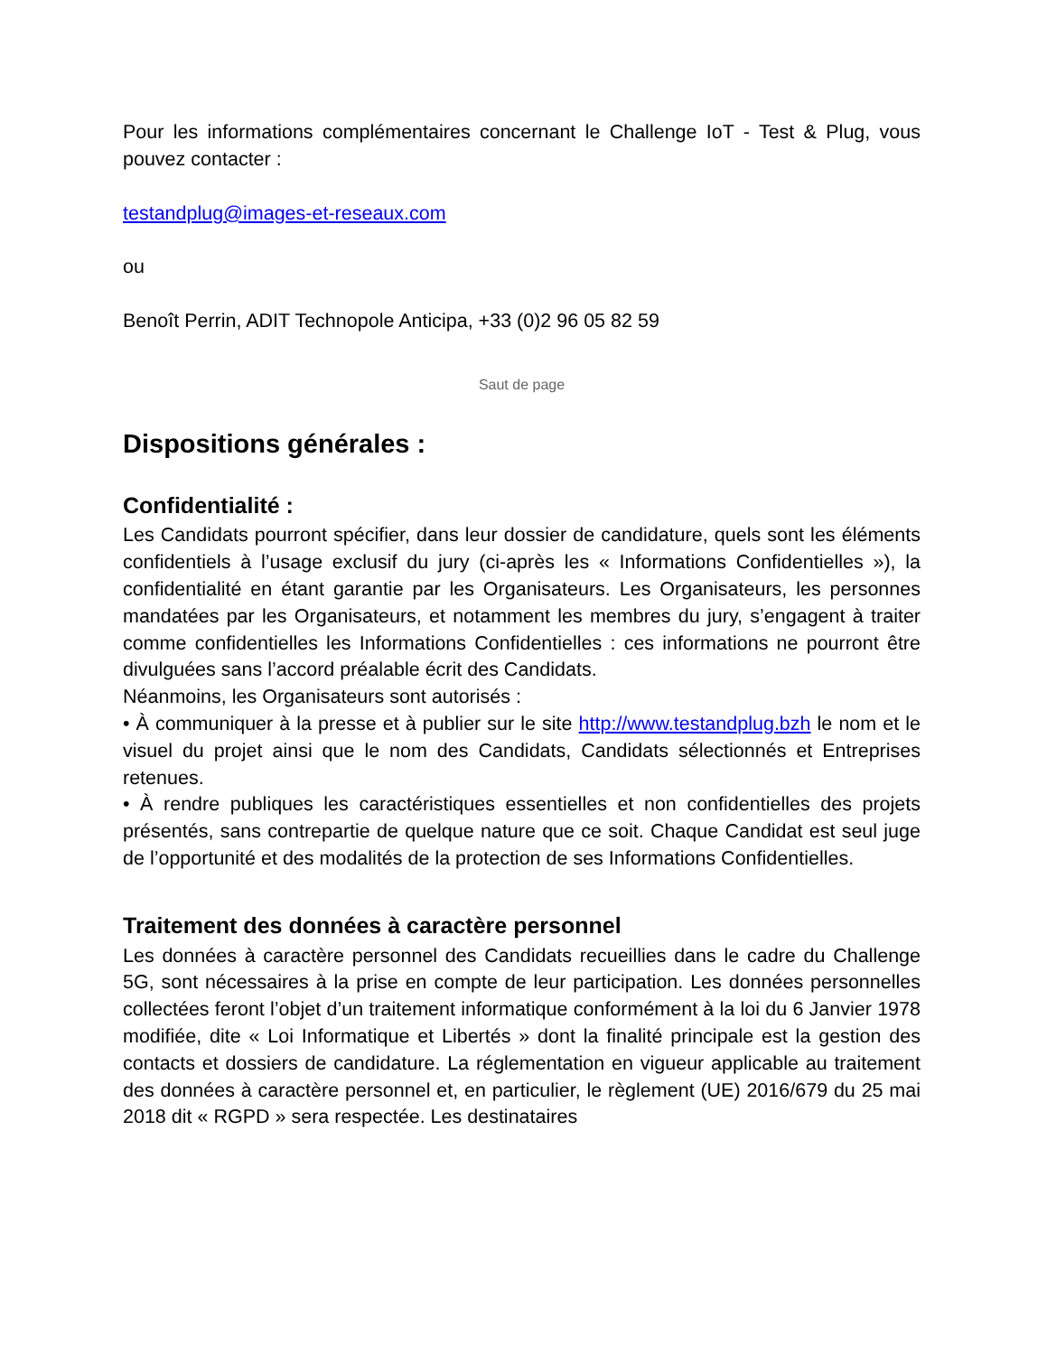Pour les informations complémentaires concernant le Challenge IoT - Test & Plug, vous pouvez contacter :
testandplug@images-et-reseaux.com
ou
Benoît Perrin, ADIT Technopole Anticipa, +33 (0)2 96 05 82 59
Saut de page
Dispositions générales :
Confidentialité :
Les Candidats pourront spécifier, dans leur dossier de candidature, quels sont les éléments confidentiels à l’usage exclusif du jury (ci-après les « Informations Confidentielles »), la confidentialité en étant garantie par les Organisateurs. Les Organisateurs, les personnes mandatées par les Organisateurs, et notamment les membres du jury, s’engagent à traiter comme confidentielles les Informations Confidentielles : ces informations ne pourront être divulguées sans l’accord préalable écrit des Candidats.
Néanmoins, les Organisateurs sont autorisés :
• À communiquer à la presse et à publier sur le site http://www.testandplug.bzh le nom et le visuel du projet ainsi que le nom des Candidats, Candidats sélectionnés et Entreprises retenues.
• À rendre publiques les caractéristiques essentielles et non confidentielles des projets présentés, sans contrepartie de quelque nature que ce soit. Chaque Candidat est seul juge de l’opportunité et des modalités de la protection de ses Informations Confidentielles.
Traitement des données à caractère personnel
Les données à caractère personnel des Candidats recueillies dans le cadre du Challenge 5G, sont nécessaires à la prise en compte de leur participation. Les données personnelles collectées feront l’objet d’un traitement informatique conformément à la loi du 6 Janvier 1978 modifiée, dite « Loi Informatique et Libertés » dont la finalité principale est la gestion des contacts et dossiers de candidature. La réglementation en vigueur applicable au traitement des données à caractère personnel et, en particulier, le règlement (UE) 2016/679 du 25 mai 2018 dit « RGPD » sera respectée. Les destinataires